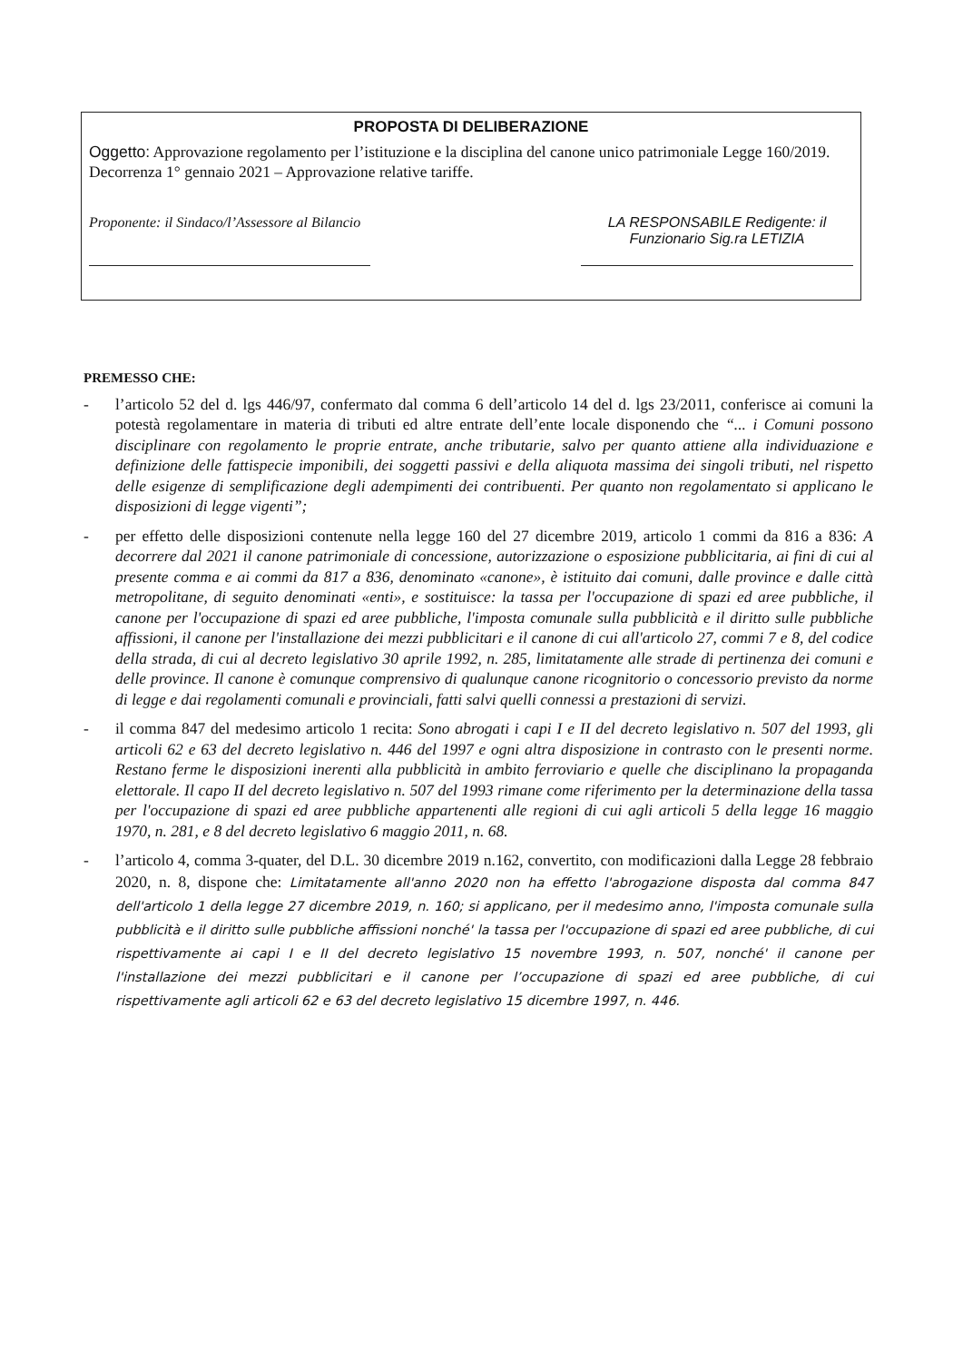PROPOSTA DI DELIBERAZIONE
Oggetto: Approvazione regolamento per l’istituzione e la disciplina del canone unico patrimoniale Legge 160/2019. Decorrenza 1° gennaio 2021 – Approvazione relative tariffe.
Proponente: il Sindaco/l’Assessore al Bilancio
LA RESPONSABILE Redigente: il Funzionario Sig.ra LETIZIA
PREMESSO CHE:
- l’articolo 52 del d. lgs 446/97, confermato dal comma 6 dell’articolo 14 del d. lgs 23/2011, conferisce ai comuni la potestà regolamentare in materia di tributi ed altre entrate dell’ente locale disponendo che “... i Comuni possono disciplinare con regolamento le proprie entrate, anche tributarie, salvo per quanto attiene alla individuazione e definizione delle fattispecie imponibili, dei soggetti passivi e della aliquota massima dei singoli tributi, nel rispetto delle esigenze di semplificazione degli adempimenti dei contribuenti. Per quanto non regolamentato si applicano le disposizioni di legge vigenti”;
- per effetto delle disposizioni contenute nella legge 160 del 27 dicembre 2019, articolo 1 commi da 816 a 836: A decorrere dal 2021 il canone patrimoniale di concessione, autorizzazione o esposizione pubblicitaria, ai fini di cui al presente comma e ai commi da 817 a 836, denominato «canone», è istituito dai comuni, dalle province e dalle città metropolitane, di seguito denominati «enti», e sostituisce: la tassa per l'occupazione di spazi ed aree pubbliche, il canone per l'occupazione di spazi ed aree pubbliche, l'imposta comunale sulla pubblicità e il diritto sulle pubbliche affissioni, il canone per l'installazione dei mezzi pubblicitari e il canone di cui all'articolo 27, commi 7 e 8, del codice della strada, di cui al decreto legislativo 30 aprile 1992, n. 285, limitatamente alle strade di pertinenza dei comuni e delle province. Il canone è comunque comprensivo di qualunque canone ricognitorio o concessorio previsto da norme di legge e dai regolamenti comunali e provinciali, fatti salvi quelli connessi a prestazioni di servizi.
- il comma 847 del medesimo articolo 1 recita: Sono abrogati i capi I e II del decreto legislativo n. 507 del 1993, gli articoli 62 e 63 del decreto legislativo n. 446 del 1997 e ogni altra disposizione in contrasto con le presenti norme. Restano ferme le disposizioni inerenti alla pubblicità in ambito ferroviario e quelle che disciplinano la propaganda elettorale. Il capo II del decreto legislativo n. 507 del 1993 rimane come riferimento per la determinazione della tassa per l'occupazione di spazi ed aree pubbliche appartenenti alle regioni di cui agli articoli 5 della legge 16 maggio 1970, n. 281, e 8 del decreto legislativo 6 maggio 2011, n. 68.
- l’articolo 4, comma 3-quater, del D.L. 30 dicembre 2019 n.162, convertito, con modificazioni dalla Legge 28 febbraio 2020, n. 8, dispone che: Limitatamente all'anno 2020 non ha effetto l'abrogazione disposta dal comma 847 dell'articolo 1 della legge 27 dicembre 2019, n. 160; si applicano, per il medesimo anno, l'imposta comunale sulla pubblicità e il diritto sulle pubbliche affissioni nonché' la tassa per l'occupazione di spazi ed aree pubbliche, di cui rispettivamente ai capi I e II del decreto legislativo 15 novembre 1993, n. 507, nonché' il canone per l'installazione dei mezzi pubblicitari e il canone per l’occupazione di spazi ed aree pubbliche, di cui rispettivamente agli articoli 62 e 63 del decreto legislativo 15 dicembre 1997, n. 446.